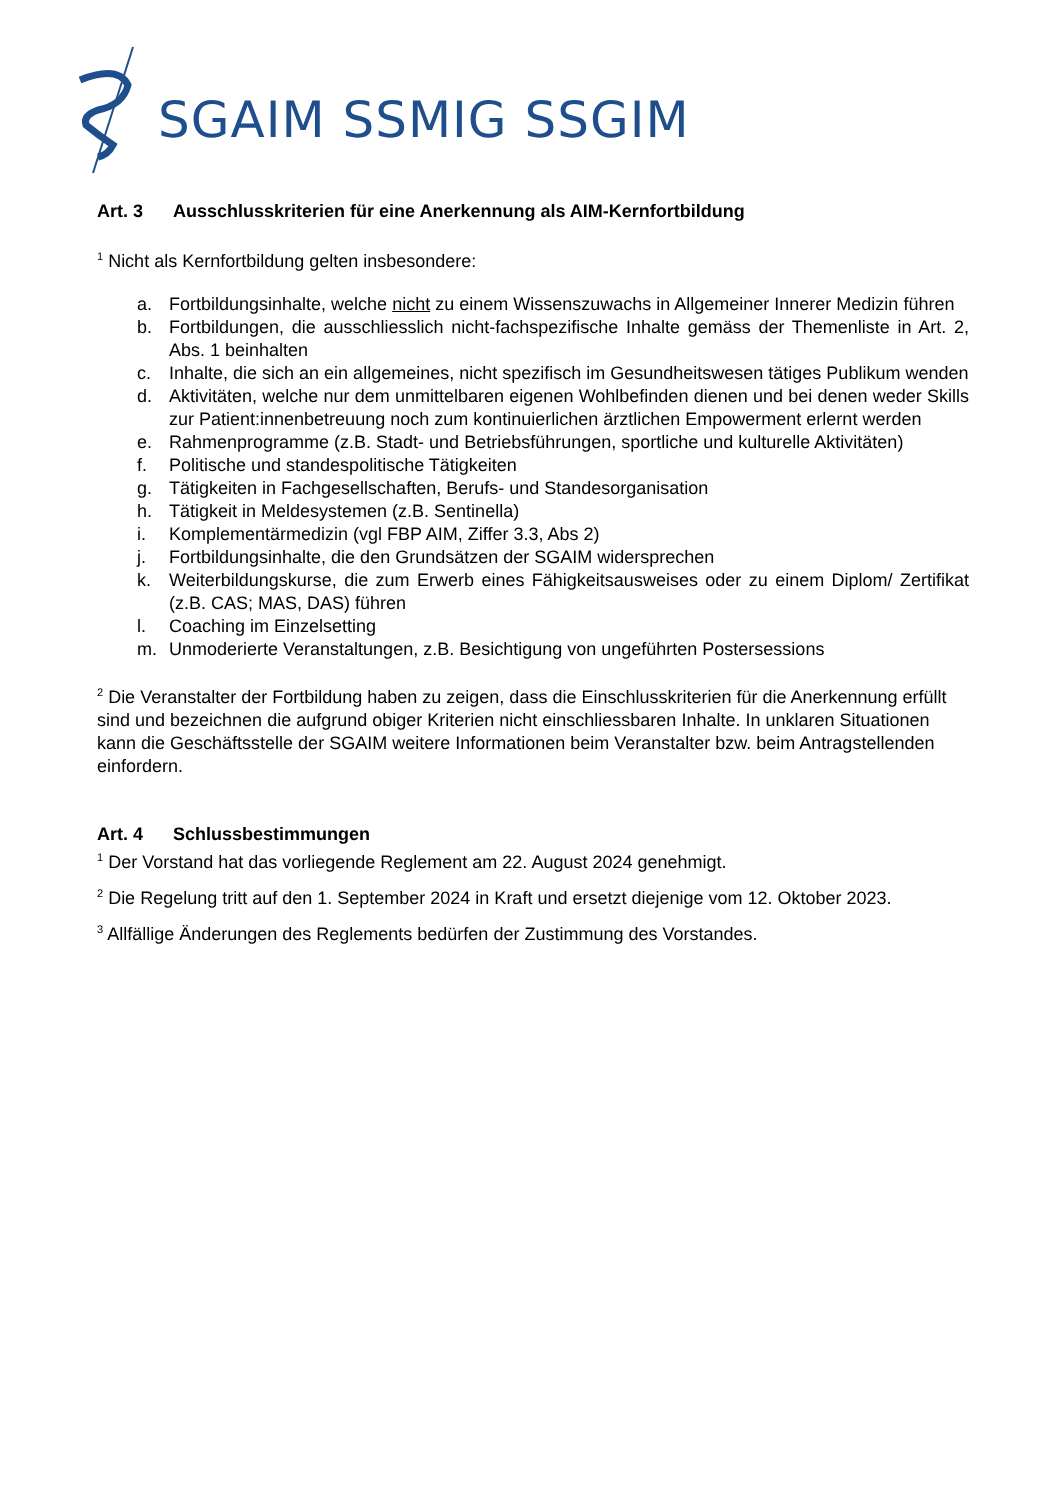SGAIM SSMIG SSGIM
Art. 3 Ausschlusskriterien für eine Anerkennung als AIM-Kernfortbildung
<sup>1</sup> Nicht als Kernfortbildung gelten insbesondere:
a. Fortbildungsinhalte, welche nicht zu einem Wissenszuwachs in Allgemeiner Innerer Medizin führen
b. Fortbildungen, die ausschliesslich nicht-fachspezifische Inhalte gemäss der Themenliste in Art. 2, Abs. 1 beinhalten
c. Inhalte, die sich an ein allgemeines, nicht spezifisch im Gesundheitswesen tätiges Publikum wenden
d. Aktivitäten, welche nur dem unmittelbaren eigenen Wohlbefinden dienen und bei denen weder Skills zur Patient:innenbetreuung noch zum kontinuierlichen ärztlichen Empowerment erlernt werden
e. Rahmenprogramme (z.B. Stadt- und Betriebsführungen, sportliche und kulturelle Aktivitäten)
f. Politische und standespolitische Tätigkeiten
g. Tätigkeiten in Fachgesellschaften, Berufs- und Standesorganisation
h. Tätigkeit in Meldesystemen (z.B. Sentinella)
i. Komplementärmedizin (vgl FBP AIM, Ziffer 3.3, Abs 2)
j. Fortbildungsinhalte, die den Grundsätzen der SGAIM widersprechen
k. Weiterbildungskurse, die zum Erwerb eines Fähigkeitsausweises oder zu einem Diplom/ Zertifikat (z.B. CAS; MAS, DAS) führen
l. Coaching im Einzelsetting
m. Unmoderierte Veranstaltungen, z.B. Besichtigung von ungeführten Postersessions
<sup>2</sup> Die Veranstalter der Fortbildung haben zu zeigen, dass die Einschlusskriterien für die Anerkennung erfüllt sind und bezeichnen die aufgrund obiger Kriterien nicht einschliessbaren Inhalte. In unklaren Situationen kann die Geschäftsstelle der SGAIM weitere Informationen beim Veranstalter bzw. beim Antragstellenden einfordern.
Art. 4 Schlussbestimmungen
<sup>1</sup> Der Vorstand hat das vorliegende Reglement am 22. August 2024 genehmigt.
<sup>2</sup> Die Regelung tritt auf den 1. September 2024 in Kraft und ersetzt diejenige vom 12. Oktober 2023.
<sup>3</sup> Allfällige Änderungen des Reglements bedürfen der Zustimmung des Vorstandes.